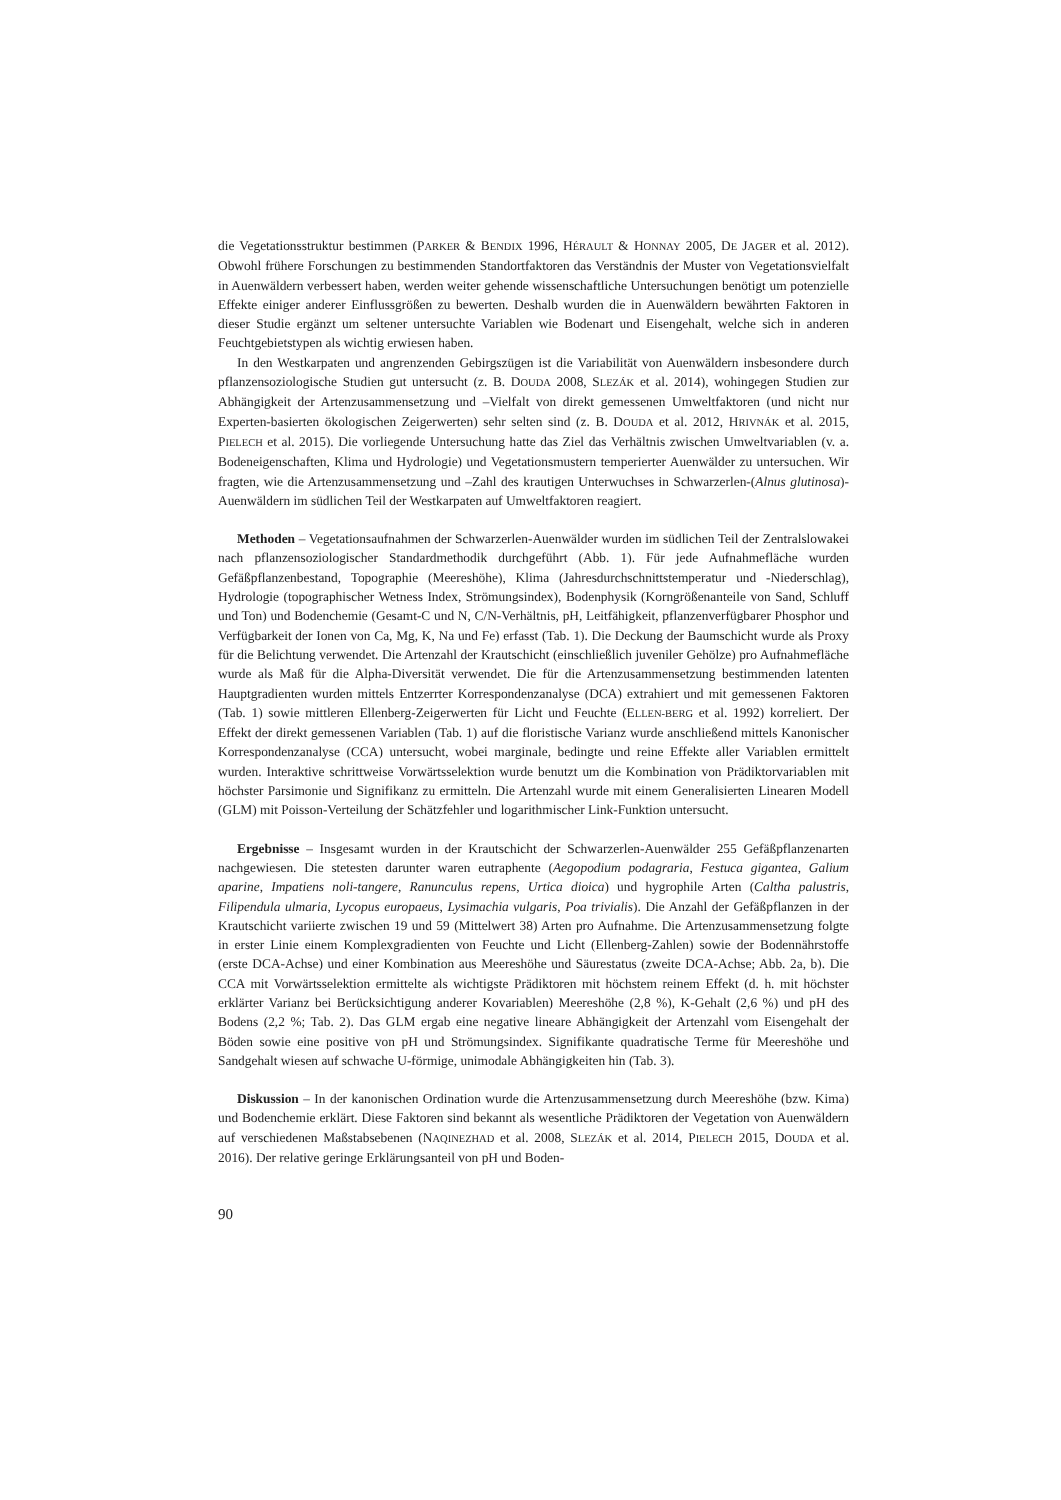die Vegetationsstruktur bestimmen (PARKER & BENDIX 1996, HÉRAULT & HONNAY 2005, DE JAGER et al. 2012). Obwohl frühere Forschungen zu bestimmenden Standortfaktoren das Verständnis der Muster von Vegetationsvielfalt in Auenwäldern verbessert haben, werden weiter gehende wissenschaftliche Untersuchungen benötigt um potenzielle Effekte einiger anderer Einflussgrößen zu bewerten. Deshalb wurden die in Auenwäldern bewährten Faktoren in dieser Studie ergänzt um seltener untersuchte Variablen wie Bodenart und Eisengehalt, welche sich in anderen Feuchtgebietstypen als wichtig erwiesen haben.
In den Westkarpaten und angrenzenden Gebirgszügen ist die Variabilität von Auenwäldern insbesondere durch pflanzensoziologische Studien gut untersucht (z. B. DOUDA 2008, SLEZÁK et al. 2014), wohingegen Studien zur Abhängigkeit der Artenzusammensetzung und –Vielfalt von direkt gemessenen Umweltfaktoren (und nicht nur Experten-basierten ökologischen Zeigerwerten) sehr selten sind (z. B. DOUDA et al. 2012, HRIVNÁK et al. 2015, PIELECH et al. 2015). Die vorliegende Untersuchung hatte das Ziel das Verhältnis zwischen Umweltvariablen (v. a. Bodeneigenschaften, Klima und Hydrologie) und Vegetationsmustern temperierter Auenwälder zu untersuchen. Wir fragten, wie die Artenzusammensetzung und –Zahl des krautigen Unterwuchses in Schwarzerlen-(Alnus glutinosa)-Auenwäldern im südlichen Teil der Westkarpaten auf Umweltfaktoren reagiert.
Methoden – Vegetationsaufnahmen der Schwarzerlen-Auenwälder wurden im südlichen Teil der Zentralslowakei nach pflanzensoziologischer Standardmethodik durchgeführt (Abb. 1). Für jede Aufnahmefläche wurden Gefäßpflanzenbestand, Topographie (Meereshöhe), Klima (Jahresdurchschnittstemperatur und -Niederschlag), Hydrologie (topographischer Wetness Index, Strömungsindex), Bodenphysik (Korngrößenanteile von Sand, Schluff und Ton) und Bodenchemie (Gesamt-C und N, C/N-Verhältnis, pH, Leitfähigkeit, pflanzenverfügbarer Phosphor und Verfügbarkeit der Ionen von Ca, Mg, K, Na und Fe) erfasst (Tab. 1). Die Deckung der Baumschicht wurde als Proxy für die Belichtung verwendet. Die Artenzahl der Krautschicht (einschließlich juveniler Gehölze) pro Aufnahmefläche wurde als Maß für die Alpha-Diversität verwendet. Die für die Artenzusammensetzung bestimmenden latenten Hauptgradienten wurden mittels Entzerrter Korrespondenzanalyse (DCA) extrahiert und mit gemessenen Faktoren (Tab. 1) sowie mittleren Ellenberg-Zeigerwerten für Licht und Feuchte (ELLEN-BERG et al. 1992) korreliert. Der Effekt der direkt gemessenen Variablen (Tab. 1) auf die floristische Varianz wurde anschließend mittels Kanonischer Korrespondenzanalyse (CCA) untersucht, wobei marginale, bedingte und reine Effekte aller Variablen ermittelt wurden. Interaktive schrittweise Vorwärtsselektion wurde benutzt um die Kombination von Prädiktorvariablen mit höchster Parsimonie und Signifikanz zu ermitteln. Die Artenzahl wurde mit einem Generalisierten Linearen Modell (GLM) mit Poisson-Verteilung der Schätzfehler und logarithmischer Link-Funktion untersucht.
Ergebnisse – Insgesamt wurden in der Krautschicht der Schwarzerlen-Auenwälder 255 Gefäßpflanzenarten nachgewiesen. Die stetesten darunter waren eutraphente (Aegopodium podagraria, Festuca gigantea, Galium aparine, Impatiens noli-tangere, Ranunculus repens, Urtica dioica) und hygrophile Arten (Caltha palustris, Filipendula ulmaria, Lycopus europaeus, Lysimachia vulgaris, Poa trivialis). Die Anzahl der Gefäßpflanzen in der Krautschicht variierte zwischen 19 und 59 (Mittelwert 38) Arten pro Aufnahme. Die Artenzusammensetzung folgte in erster Linie einem Komplexgradienten von Feuchte und Licht (Ellenberg-Zahlen) sowie der Bodennährstoffe (erste DCA-Achse) und einer Kombination aus Meereshöhe und Säurestatus (zweite DCA-Achse; Abb. 2a, b). Die CCA mit Vorwärtsselektion ermittelte als wichtigste Prädiktoren mit höchstem reinem Effekt (d. h. mit höchster erklärter Varianz bei Berücksichtigung anderer Kovariablen) Meereshöhe (2,8 %), K-Gehalt (2,6 %) und pH des Bodens (2,2 %; Tab. 2). Das GLM ergab eine negative lineare Abhängigkeit der Artenzahl vom Eisengehalt der Böden sowie eine positive von pH und Strömungsindex. Signifikante quadratische Terme für Meereshöhe und Sandgehalt wiesen auf schwache U-förmige, unimodale Abhängigkeiten hin (Tab. 3).
Diskussion – In der kanonischen Ordination wurde die Artenzusammensetzung durch Meereshöhe (bzw. Kima) und Bodenchemie erklärt. Diese Faktoren sind bekannt als wesentliche Prädiktoren der Vegetation von Auenwäldern auf verschiedenen Maßstabsebenen (NAQINEZHAD et al. 2008, SLEZÁK et al. 2014, PIELECH 2015, DOUDA et al. 2016). Der relative geringe Erklärungsanteil von pH und Boden-
90